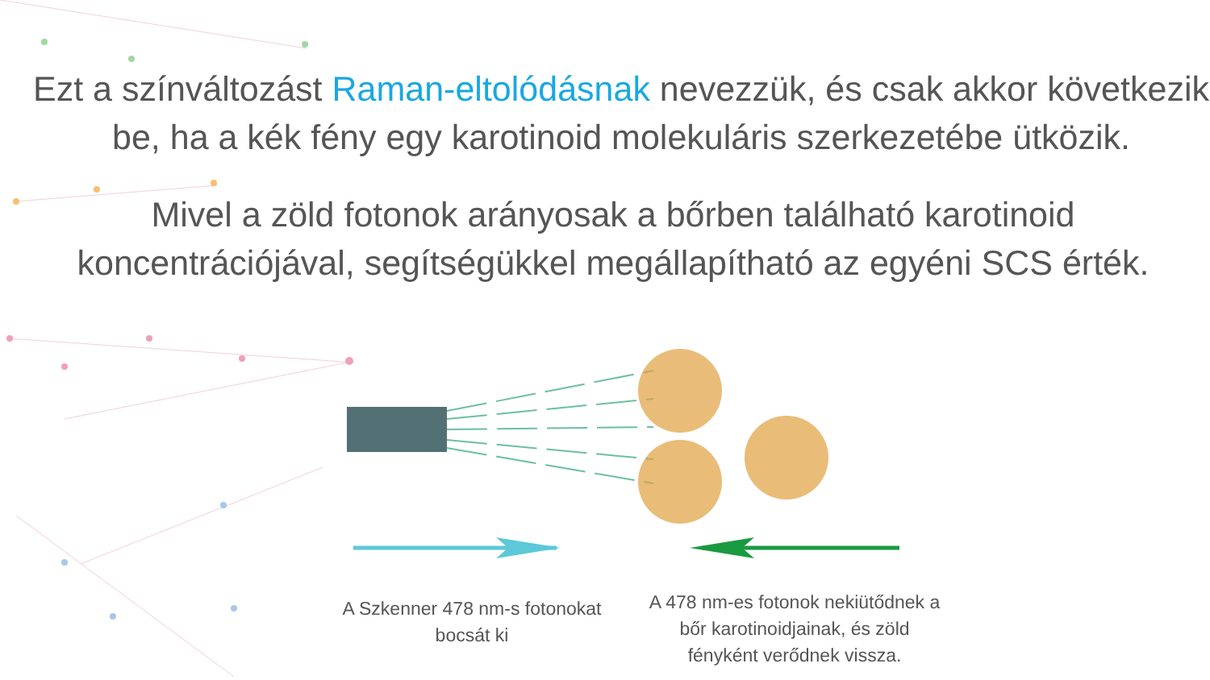Ezt a színváltozást Raman-eltolódásnak nevezzük, és csak akkor következik
be, ha a kék fény egy karotinoid molekuláris szerkezetébe ütközik.
Mivel a zöld fotonok arányosak a bőrben található karotinoid
koncentrációjával, segítségükkel megállapítható az egyéni SCS érték.
A Szkenner 478 nm-s fotonokat
bocsát ki
A 478 nm-es fotonok nekiütődnek a
bőr karotinoidjainak, és zöld
fényként verődnek vissza.